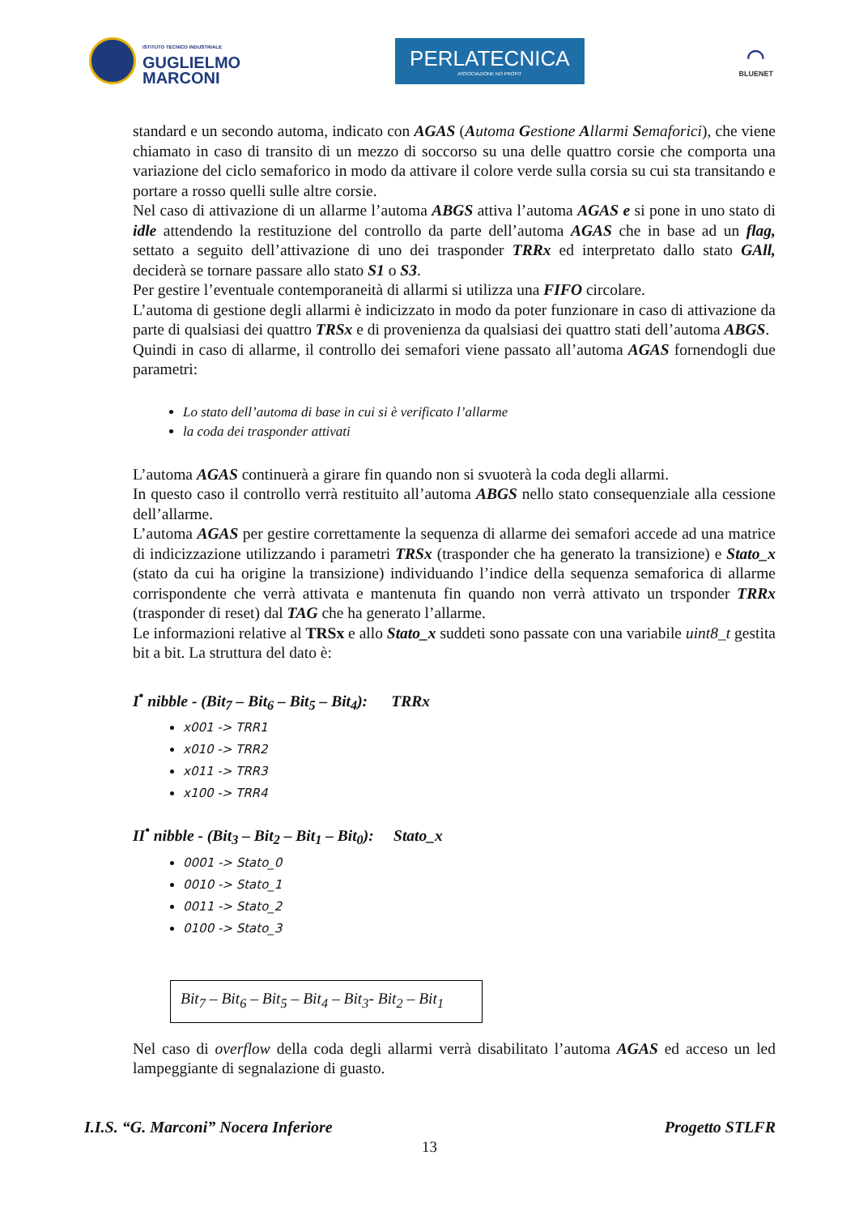ISTITUTO TECNICO INDUSTRIALE
GUGLIELMO
MARCONI
PERLATECNICA
ASSOCIAZIONE NO PROFIT
◠
BLUENET
standard e un secondo automa, indicato con AGAS (Automa Gestione Allarmi Semaforici), che viene chiamato in caso di transito di un mezzo di soccorso su una delle quattro corsie che comporta una variazione del ciclo semaforico in modo da attivare il colore verde sulla corsia su cui sta transitando e portare a rosso quelli sulle altre corsie.
Nel caso di attivazione di un allarme l’automa ABGS attiva l’automa AGAS e si pone in uno stato di idle attendendo la restituzione del controllo da parte dell’automa AGAS che in base ad un flag, settato a seguito dell’attivazione di uno dei trasponder TRRx ed interpretato dallo stato GAll, deciderà se tornare passare allo stato S1 o S3.
Per gestire l’eventuale contemporaneità di allarmi si utilizza una FIFO circolare.
L’automa di gestione degli allarmi è indicizzato in modo da poter funzionare in caso di attivazione da parte di qualsiasi dei quattro TRSx e di provenienza da qualsiasi dei quattro stati dell’automa ABGS.
Quindi in caso di allarme, il controllo dei semafori viene passato all’automa AGAS fornendogli due parametri:
Lo stato dell’automa di base in cui si è verificato l’allarme
la coda dei trasponder attivati
L’automa AGAS continuerà a girare fin quando non si svuoterà la coda degli allarmi.
In questo caso il controllo verrà restituito all’automa ABGS nello stato consequenziale alla cessione dell’allarme.
L’automa AGAS per gestire correttamente la sequenza di allarme dei semafori accede ad una matrice di indicizzazione utilizzando i parametri TRSx (trasponder che ha generato la transizione) e Stato_x (stato da cui ha origine la transizione) individuando l’indice della sequenza semaforica di allarme corrispondente che verrà attivata e mantenuta fin quando non verrà attivato un trsponder TRRx (trasponder di reset) dal TAG che ha generato l’allarme.
Le informazioni relative al TRSx e allo Stato_x suddeti sono passate con una variabile uint8_t gestita bit a bit. La struttura del dato è:
I<sup>•</sup> nibble - (Bit<sub>7</sub> – Bit<sub>6</sub> – Bit<sub>5</sub> – Bit<sub>4</sub>): TRRx
x001 -> TRR1
x010 -> TRR2
x011 -> TRR3
x100 -> TRR4
II<sup>•</sup> nibble - (Bit<sub>3</sub> – Bit<sub>2</sub> – Bit<sub>1</sub> – Bit<sub>0</sub>): Stato_x
0001 -> Stato_0
0010 -> Stato_1
0011 -> Stato_2
0100 -> Stato_3
Bit<sub>7</sub> – Bit<sub>6</sub> – Bit<sub>5</sub> – Bit<sub>4</sub> – Bit<sub>3</sub>- Bit<sub>2</sub> – Bit<sub>1</sub>
Nel caso di overflow della coda degli allarmi verrà disabilitato l’automa AGAS ed acceso un led lampeggiante di segnalazione di guasto.
I.I.S. “G. Marconi” Nocera Inferiore Progetto STLFR
13